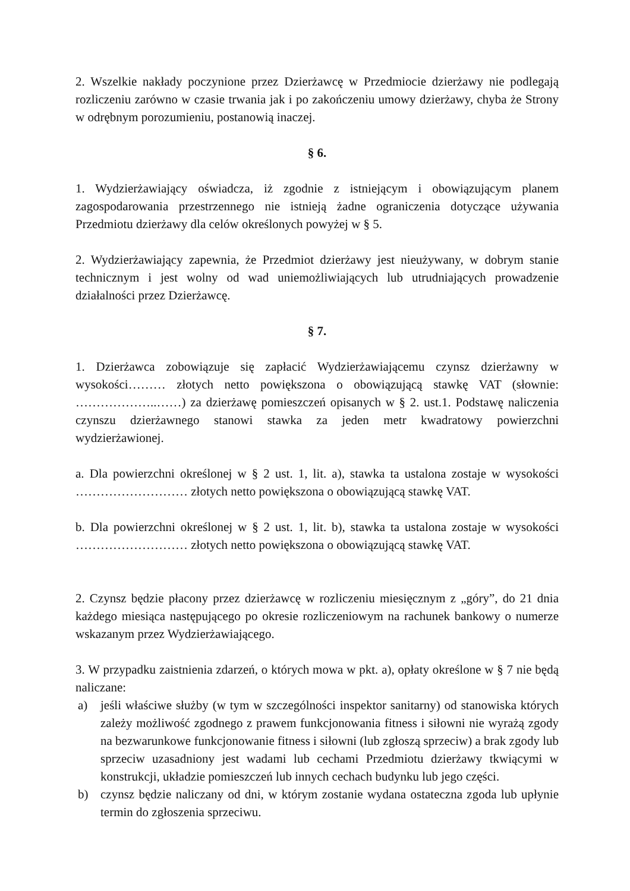2. Wszelkie nakłady poczynione przez Dzierżawcę w Przedmiocie dzierżawy nie podlegają rozliczeniu zarówno w czasie trwania jak i po zakończeniu umowy dzierżawy, chyba że Strony w odrębnym porozumieniu, postanowią inaczej.
§ 6.
1. Wydzierżawiający oświadcza, iż zgodnie z istniejącym i obowiązującym planem zagospodarowania przestrzennego nie istnieją żadne ograniczenia dotyczące używania Przedmiotu dzierżawy dla celów określonych powyżej w § 5.
2. Wydzierżawiający zapewnia, że Przedmiot dzierżawy jest nieużywany, w dobrym stanie technicznym i jest wolny od wad uniemożliwiających lub utrudniających prowadzenie działalności przez Dzierżawcę.
§ 7.
1. Dzierżawca zobowiązuje się zapłacić Wydzierżawiającemu czynsz dzierżawny w wysokości……… złotych netto powiększona o obowiązującą stawkę VAT (słownie: ………………..……) za dzierżawę pomieszczeń opisanych w § 2. ust.1. Podstawę naliczenia czynszu dzierżawnego stanowi stawka za jeden metr kwadratowy powierzchni wydzierżawionej.
a. Dla powierzchni określonej w § 2 ust. 1, lit. a), stawka ta ustalona zostaje w wysokości ……………………… złotych netto powiększona o obowiązującą stawkę VAT.
b. Dla powierzchni określonej w § 2 ust. 1, lit. b), stawka ta ustalona zostaje w wysokości ……………………… złotych netto powiększona o obowiązującą stawkę VAT.
2. Czynsz będzie płacony przez dzierżawcę w rozliczeniu miesięcznym z „góry”, do 21 dnia każdego miesiąca następującego po okresie rozliczeniowym na rachunek bankowy o numerze wskazanym przez Wydzierżawiającego.
3. W przypadku zaistnienia zdarzeń, o których mowa w pkt. a), opłaty określone w § 7 nie będą naliczane:
a) jeśli właściwe służby (w tym w szczególności inspektor sanitarny) od stanowiska których zależy możliwość zgodnego z prawem funkcjonowania fitness i siłowni nie wyrażą zgody na bezwarunkowe funkcjonowanie fitness i siłowni (lub zgłoszą sprzeciw) a brak zgody lub sprzeciw uzasadniony jest wadami lub cechami Przedmiotu dzierżawy tkwiącymi w konstrukcji, układzie pomieszczeń lub innych cechach budynku lub jego części.
b) czynsz będzie naliczany od dni, w którym zostanie wydana ostateczna zgoda lub upłynie termin do zgłoszenia sprzeciwu.